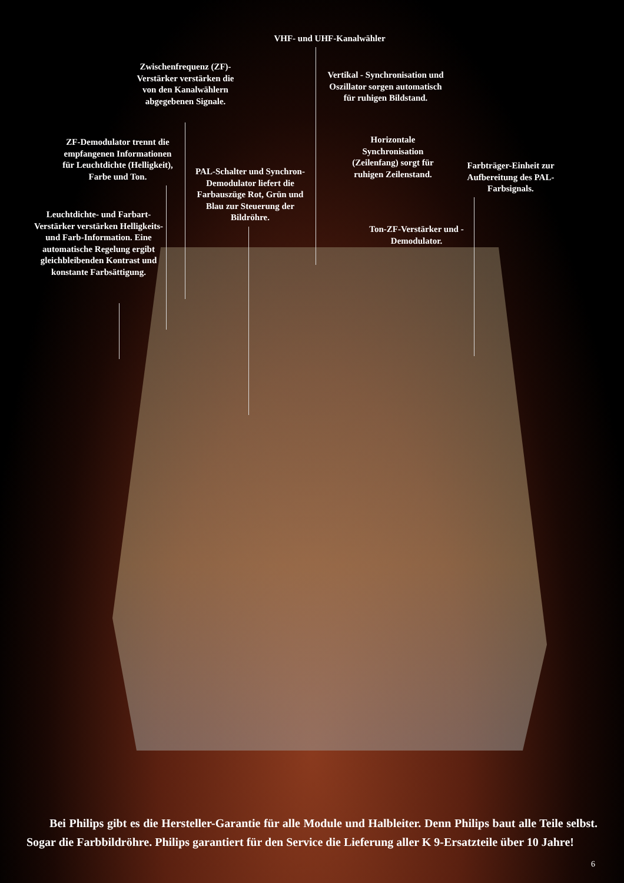VHF- und UHF-Kanalwähler
Zwischenfrequenz (ZF)-Verstärker verstärken die von den Kanalwählern abgegebenen Signale.
Vertikal - Synchronisation und Oszillator sorgen automatisch für ruhigen Bildstand.
ZF-Demodulator trennt die empfangenen Informationen für Leuchtdichte (Helligkeit), Farbe und Ton.
Horizontale Synchronisation (Zeilenfang) sorgt für ruhigen Zeilenstand.
Farbträger-Einheit zur Aufbereitung des PAL-Farbsignals.
PAL-Schalter und Synchron-Demodulator liefert die Farbauszüge Rot, Grün und Blau zur Steuerung der Bildröhre.
Leuchtdichte- und Farbart-Verstärker verstärken Helligkeits- und Farb-Information. Eine automatische Regelung ergibt gleichbleibenden Kontrast und konstante Farbsättigung.
Ton-ZF-Verstärker und -Demodulator.
Bei Philips gibt es die Hersteller-Garantie für alle Module und Halbleiter. Denn Philips baut alle Teile selbst. Sogar die Farbbildröhre. Philips garantiert für den Service die Lieferung aller K 9-Ersatzteile über 10 Jahre!
6